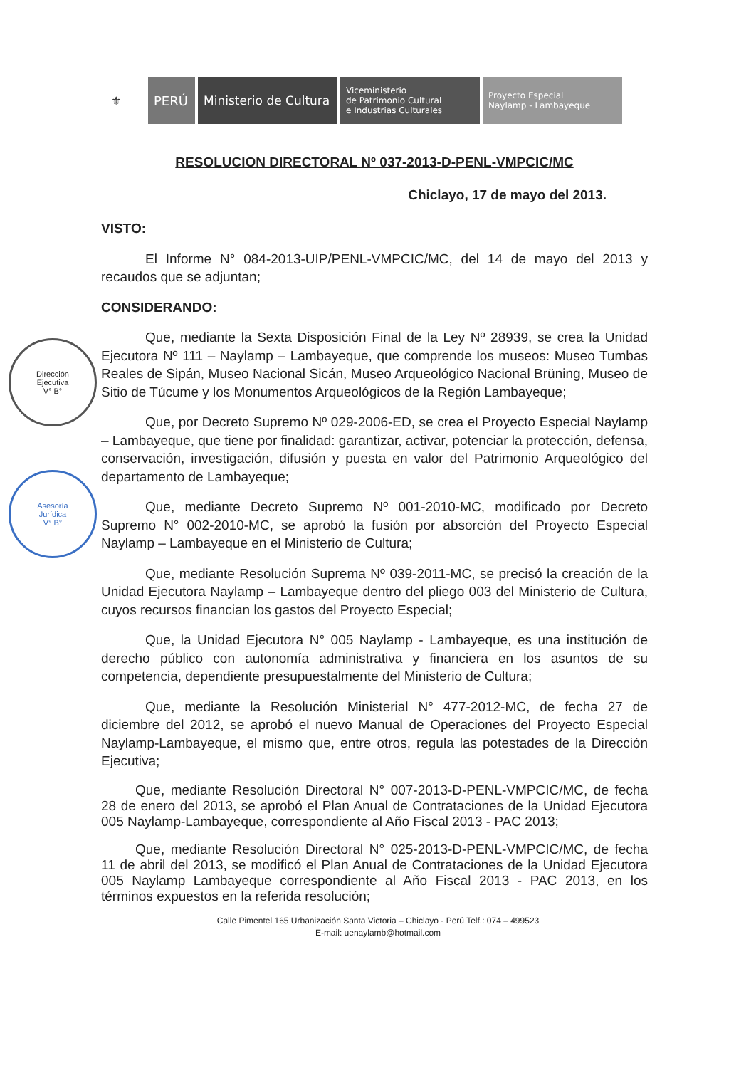⚜ PERÚ Ministerio de Cultura
Viceministerio
de Patrimonio Cultural
e Industrias Culturales
Proyecto Especial
Naylamp - Lambayeque
Dirección
Ejecutiva
V° B°
Asesoría
Jurídica
V° B°
RESOLUCION DIRECTORAL Nº 037-2013-D-PENL-VMPCIC/MC
Chiclayo, 17 de mayo del 2013.
VISTO:
El Informe N° 084-2013-UIP/PENL-VMPCIC/MC, del 14 de mayo del 2013 y recaudos que se adjuntan;
CONSIDERANDO:
Que, mediante la Sexta Disposición Final de la Ley Nº 28939, se crea la Unidad Ejecutora Nº 111 – Naylamp – Lambayeque, que comprende los museos: Museo Tumbas Reales de Sipán, Museo Nacional Sicán, Museo Arqueológico Nacional Brüning, Museo de Sitio de Túcume y los Monumentos Arqueológicos de la Región Lambayeque;
Que, por Decreto Supremo Nº 029-2006-ED, se crea el Proyecto Especial Naylamp – Lambayeque, que tiene por finalidad: garantizar, activar, potenciar la protección, defensa, conservación, investigación, difusión y puesta en valor del Patrimonio Arqueológico del departamento de Lambayeque;
Que, mediante Decreto Supremo Nº 001-2010-MC, modificado por Decreto Supremo N° 002-2010-MC, se aprobó la fusión por absorción del Proyecto Especial Naylamp – Lambayeque en el Ministerio de Cultura;
Que, mediante Resolución Suprema Nº 039-2011-MC, se precisó la creación de la Unidad Ejecutora Naylamp – Lambayeque dentro del pliego 003 del Ministerio de Cultura, cuyos recursos financian los gastos del Proyecto Especial;
Que, la Unidad Ejecutora N° 005 Naylamp - Lambayeque, es una institución de derecho público con autonomía administrativa y financiera en los asuntos de su competencia, dependiente presupuestalmente del Ministerio de Cultura;
Que, mediante la Resolución Ministerial N° 477-2012-MC, de fecha 27 de diciembre del 2012, se aprobó el nuevo Manual de Operaciones del Proyecto Especial Naylamp-Lambayeque, el mismo que, entre otros, regula las potestades de la Dirección Ejecutiva;
Que, mediante Resolución Directoral N° 007-2013-D-PENL-VMPCIC/MC, de fecha 28 de enero del 2013, se aprobó el Plan Anual de Contrataciones de la Unidad Ejecutora 005 Naylamp-Lambayeque, correspondiente al Año Fiscal 2013 - PAC 2013;
Que, mediante Resolución Directoral N° 025-2013-D-PENL-VMPCIC/MC, de fecha 11 de abril del 2013, se modificó el Plan Anual de Contrataciones de la Unidad Ejecutora 005 Naylamp Lambayeque correspondiente al Año Fiscal 2013 - PAC 2013, en los términos expuestos en la referida resolución;
Calle Pimentel 165 Urbanización Santa Victoria – Chiclayo - Perú Telf.: 074 – 499523
E-mail: uenaylamb@hotmail.com